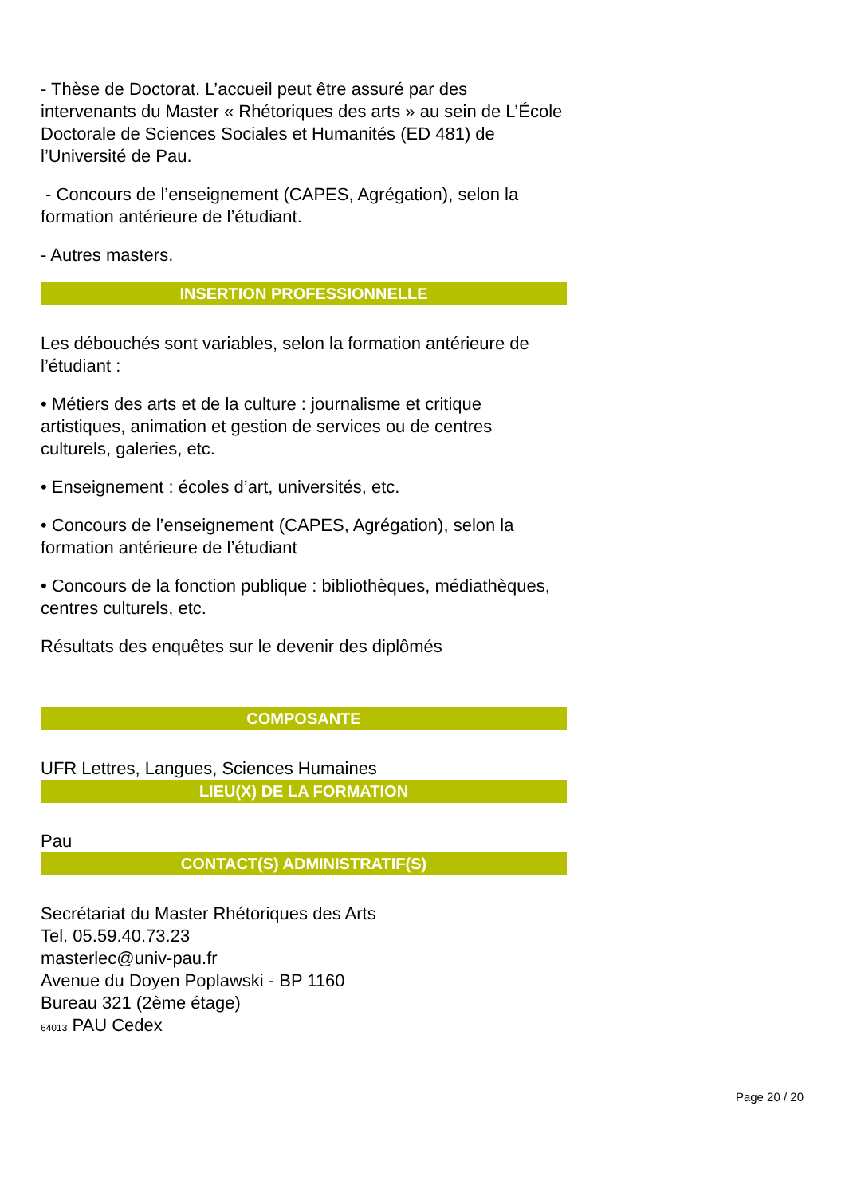- Thèse de Doctorat. L’accueil peut être assuré par des intervenants du Master « Rhétoriques des arts » au sein de L’École Doctorale de Sciences Sociales et Humanités (ED 481) de l’Université de Pau.
- Concours de l’enseignement (CAPES, Agrégation), selon la formation antérieure de l’étudiant.
- Autres masters.
INSERTION PROFESSIONNELLE
Les débouchés sont variables, selon la formation antérieure de l’étudiant :
• Métiers des arts et de la culture : journalisme et critique artistiques, animation et gestion de services ou de centres culturels, galeries, etc.
• Enseignement : écoles d’art, universités, etc.
• Concours de l’enseignement (CAPES, Agrégation), selon la formation antérieure de l’étudiant
• Concours de la fonction publique : bibliothèques, médiathèques, centres culturels, etc.
Résultats des enquêtes sur le devenir des diplômés
COMPOSANTE
UFR Lettres, Langues, Sciences Humaines
LIEU(X) DE LA FORMATION
Pau
CONTACT(S) ADMINISTRATIF(S)
Secrétariat du Master Rhétoriques des Arts
Tel. 05.59.40.73.23
masterlec@univ-pau.fr
Avenue du Doyen Poplawski - BP 1160
Bureau 321 (2ème étage)
64013 PAU Cedex
Page 20 / 20